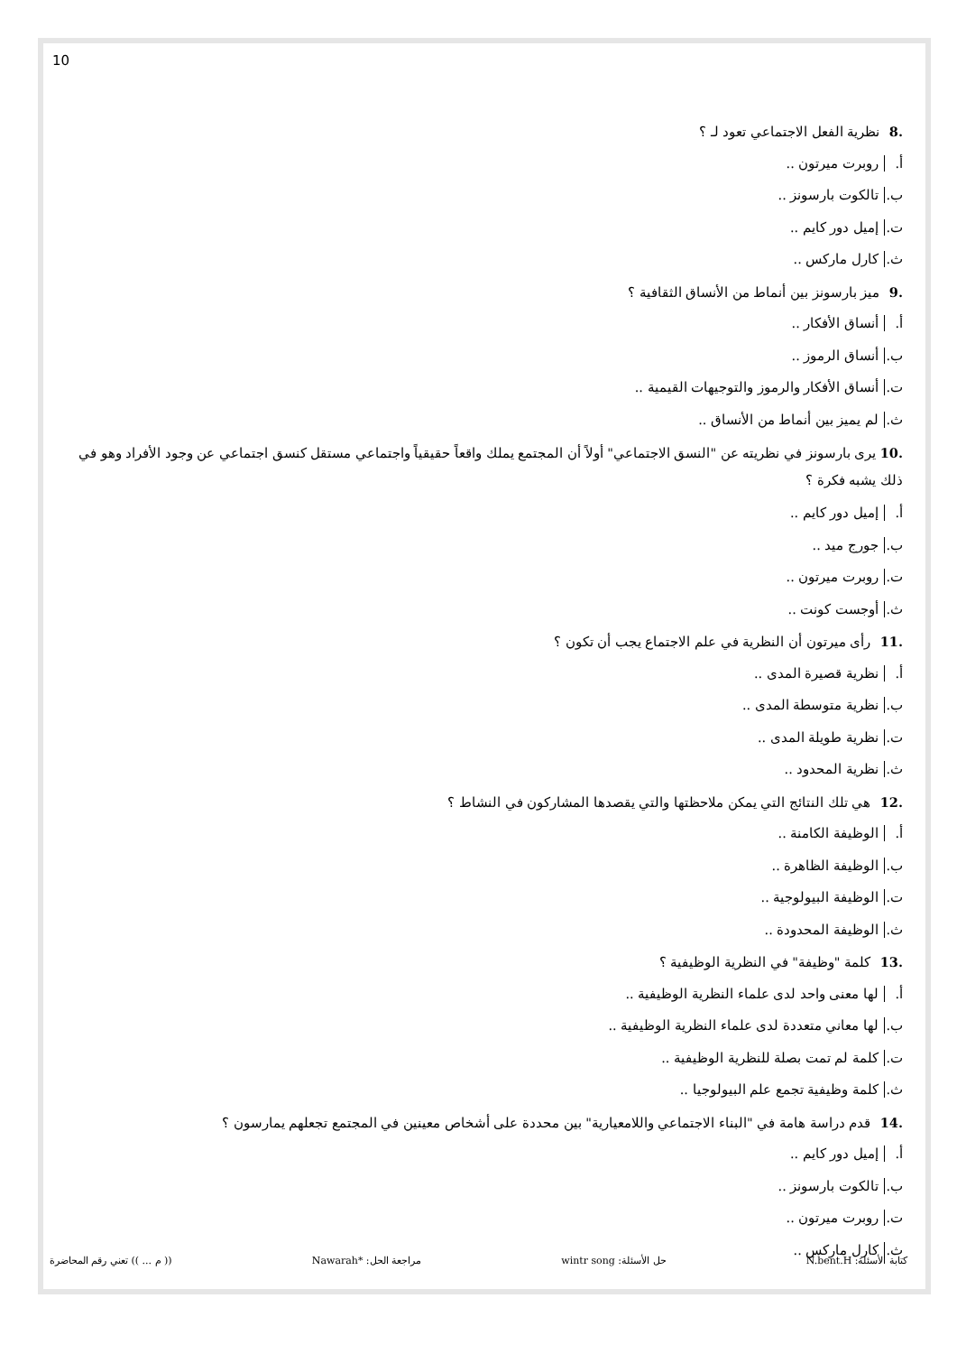10
.8 نظرية الفعل الاجتماعي تعود لـ ؟
أ. روبرت ميرتون ..
ب. تالكوت بارسونز ..
ت. إميل دور كايم ..
ث. كارل ماركس ..
.9 ميز بارسونز بين أنماط من الأنساق الثقافية ؟
أ. أنساق الأفكار ..
ب. أنساق الرموز ..
ت. أنساق الأفكار والرموز والتوجيهات القيمية ..
ث. لم يميز بين أنماط من الأنساق ..
.10 يرى بارسونز في نظريته عن "النسق الاجتماعي" أولاً أن المجتمع يملك واقعاً حقيقياً واجتماعي مستقل كنسق اجتماعي عن وجود الأفراد وهو في ذلك يشبه فكرة ؟
أ. إميل دور كايم ..
ب. جورج ميد ..
ت. روبرت ميرتون ..
ث. أوجست كونت ..
.11 رأى ميرتون أن النظرية في علم الاجتماع يجب أن تكون ؟
أ. نظرية قصيرة المدى ..
ب. نظرية متوسطة المدى ..
ت. نظرية طويلة المدى ..
ث. نظرية المحدود ..
.12 هي تلك النتائج التي يمكن ملاحظتها والتي يقصدها المشاركون في النشاط ؟
أ. الوظيفة الكامنة ..
ب. الوظيفة الظاهرة ..
ت. الوظيفة البيولوجية ..
ث. الوظيفة المحدودة ..
.13 كلمة "وظيفة" في النظرية الوظيفية ؟
أ. لها معنى واحد لدى علماء النظرية الوظيفية ..
ب. لها معاني متعددة لدى علماء النظرية الوظيفية ..
ت. كلمة لم تمت بصلة للنظرية الوظيفية ..
ث. كلمة وظيفية تجمع علم البيولوجيا ..
.14 قدم دراسة هامة في "البناء الاجتماعي واللامعيارية" بين محددة على أشخاص معينين في المجتمع تجعلهم يمارسون ؟
أ. إميل دور كايم ..
ب. تالكوت بارسونز ..
ت. روبرت ميرتون ..
ث. كارل ماركس ..
كتابة الأسئلة: N.bent.H حل الأسئلة: wintr song مراجعة الحل: *Nawarah (( م ... )) تعني رقم المحاضرة